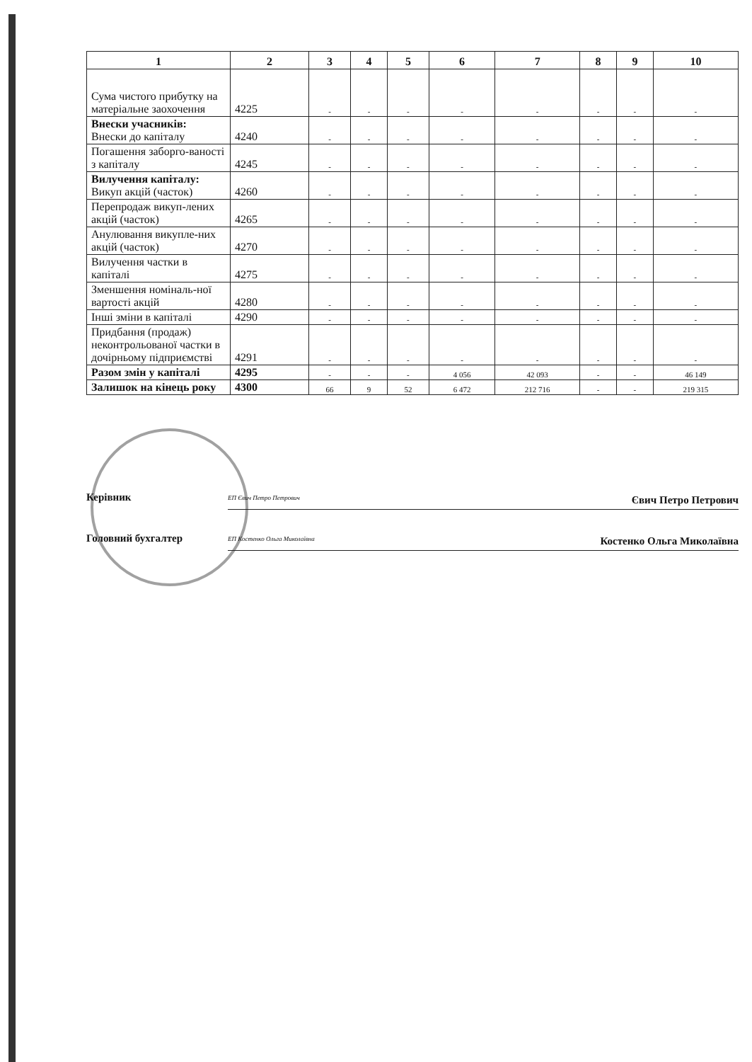| 1 | 2 | 3 | 4 | 5 | 6 | 7 | 8 | 9 | 10 |
| --- | --- | --- | --- | --- | --- | --- | --- | --- | --- |
| Сума чистого прибутку на матеріальне заохочення | 4225 | - | - | - | - | - | - | - | - |
| Внески учасників: Внески до капіталу | 4240 | - | - | - | - | - | - | - | - |
| Погашення заборго-ваності з капіталу | 4245 | - | - | - | - | - | - | - | - |
| Вилучення капіталу: Викуп акцій (часток) | 4260 | - | - | - | - | - | - | - | - |
| Перепродаж викуп-лених акцій (часток) | 4265 | - | - | - | - | - | - | - | - |
| Анулювання викупле-них акцій (часток) | 4270 | - | - | - | - | - | - | - | - |
| Вилучення частки в капіталі | 4275 | - | - | - | - | - | - | - | - |
| Зменшення номіналь-ної вартості акцій | 4280 | - | - | - | - | - | - | - | - |
| Інші зміни в капіталі | 4290 | - | - | - | - | - | - | - | - |
| Придбання (продаж) неконтрольованої частки в дочірньому підприємстві | 4291 | - | - | - | - | - | - | - | - |
| Разом змін у капіталі | 4295 | - | - | - | 4 056 | 42 093 | - | - | 46 149 |
| Залишок на кінець року | 4300 | 66 | 9 | 52 | 6 472 | 212 716 | - | - | 219 315 |
Керівник
ЕП Євич Петро Петрович Євич Петро Петрович
Головний бухгалтер
ЕП Костенко Ольга Миколаївна Костенко Ольга Миколаївна